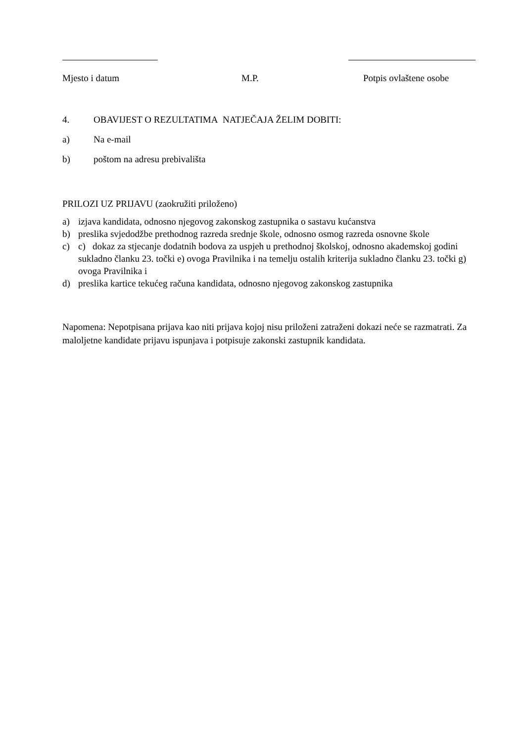Mjesto i datum M.P. Potpis ovlaštene osobe
4. OBAVIJEST O REZULTATIMA NATJEČAJA ŽELIM DOBITI:
a) Na e-mail
b) poštom na adresu prebivališta
PRILOZI UZ PRIJAVU (zaokružiti priloženo)
a) izjava kandidata, odnosno njegovog zakonskog zastupnika o sastavu kućanstva
b) preslika svjedodžbe prethodnog razreda srednje škole, odnosno osmog razreda osnovne škole
c) c) dokaz za stjecanje dodatnih bodova za uspjeh u prethodnoj školskoj, odnosno akademskoj godini sukladno članku 23. točki e) ovoga Pravilnika i na temelju ostalih kriterija sukladno članku 23. točki g) ovoga Pravilnika i
d) preslika kartice tekućeg računa kandidata, odnosno njegovog zakonskog zastupnika
Napomena: Nepotpisana prijava kao niti prijava kojoj nisu priloženi zatraženi dokazi neće se razmatrati. Za maloljetne kandidate prijavu ispunjava i potpisuje zakonski zastupnik kandidata.